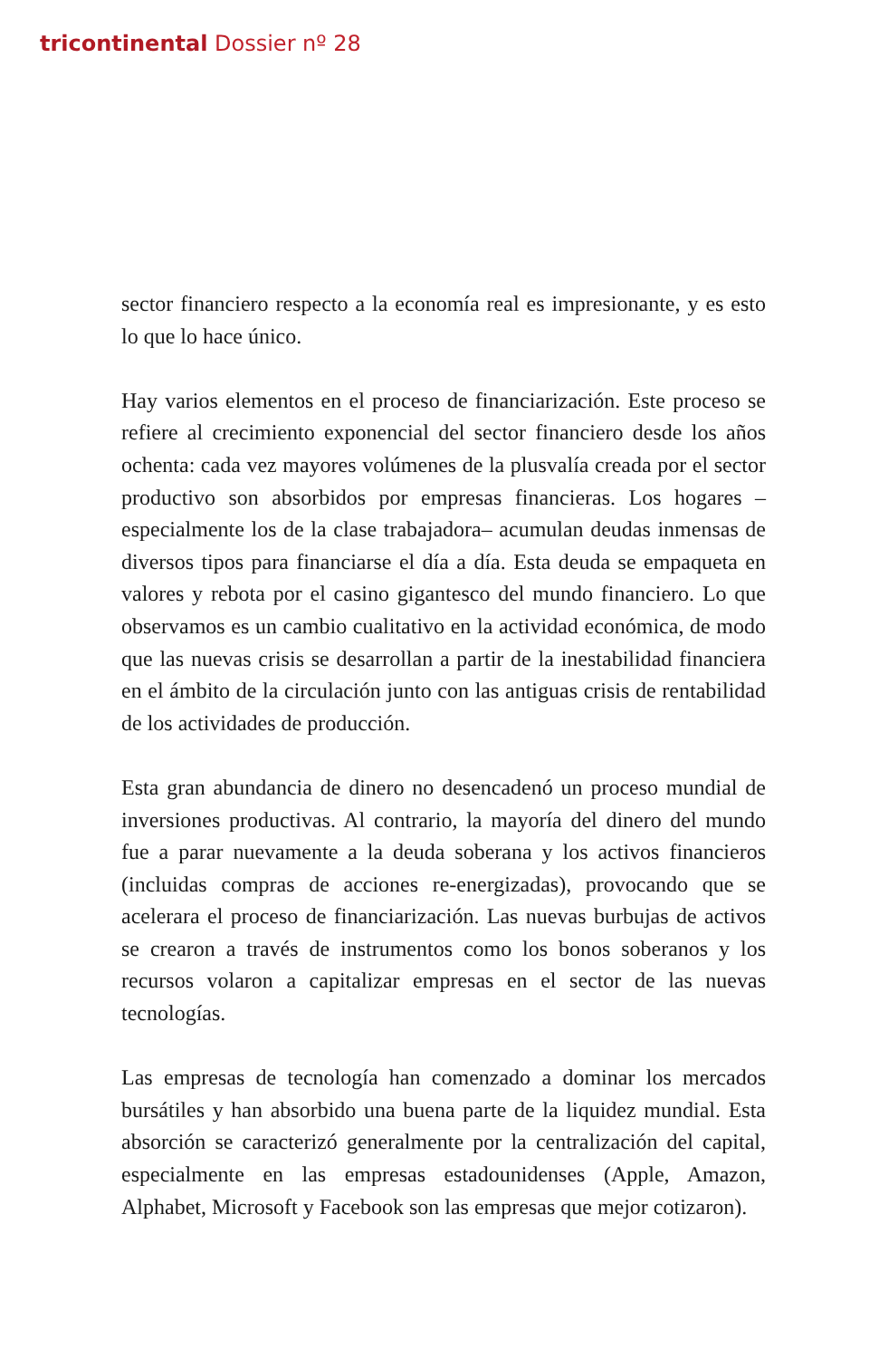tricontinental Dossier nº 28
sector financiero respecto a la economía real es impresionante, y es esto lo que lo hace único.
Hay varios elementos en el proceso de financiarización. Este proceso se refiere al crecimiento exponencial del sector financiero desde los años ochenta: cada vez mayores volúmenes de la plusvalía creada por el sector productivo son absorbidos por empresas financieras. Los hogares –especialmente los de la clase trabajadora– acumulan deudas inmensas de diversos tipos para financiarse el día a día. Esta deuda se empaqueta en valores y rebota por el casino gigantesco del mundo financiero. Lo que observamos es un cambio cualitativo en la actividad económica, de modo que las nuevas crisis se desarrollan a partir de la inestabilidad financiera en el ámbito de la circulación junto con las antiguas crisis de rentabilidad de los actividades de producción.
Esta gran abundancia de dinero no desencadenó un proceso mundial de inversiones productivas. Al contrario, la mayoría del dinero del mundo fue a parar nuevamente a la deuda soberana y los activos financieros (incluidas compras de acciones re-energizadas), provocando que se acelerara el proceso de financiarización. Las nuevas burbujas de activos se crearon a través de instrumentos como los bonos soberanos y los recursos volaron a capitalizar empresas en el sector de las nuevas tecnologías.
Las empresas de tecnología han comenzado a dominar los mercados bursátiles y han absorbido una buena parte de la liquidez mundial. Esta absorción se caracterizó generalmente por la centralización del capital, especialmente en las empresas estadounidenses (Apple, Amazon, Alphabet, Microsoft y Facebook son las empresas que mejor cotizaron).